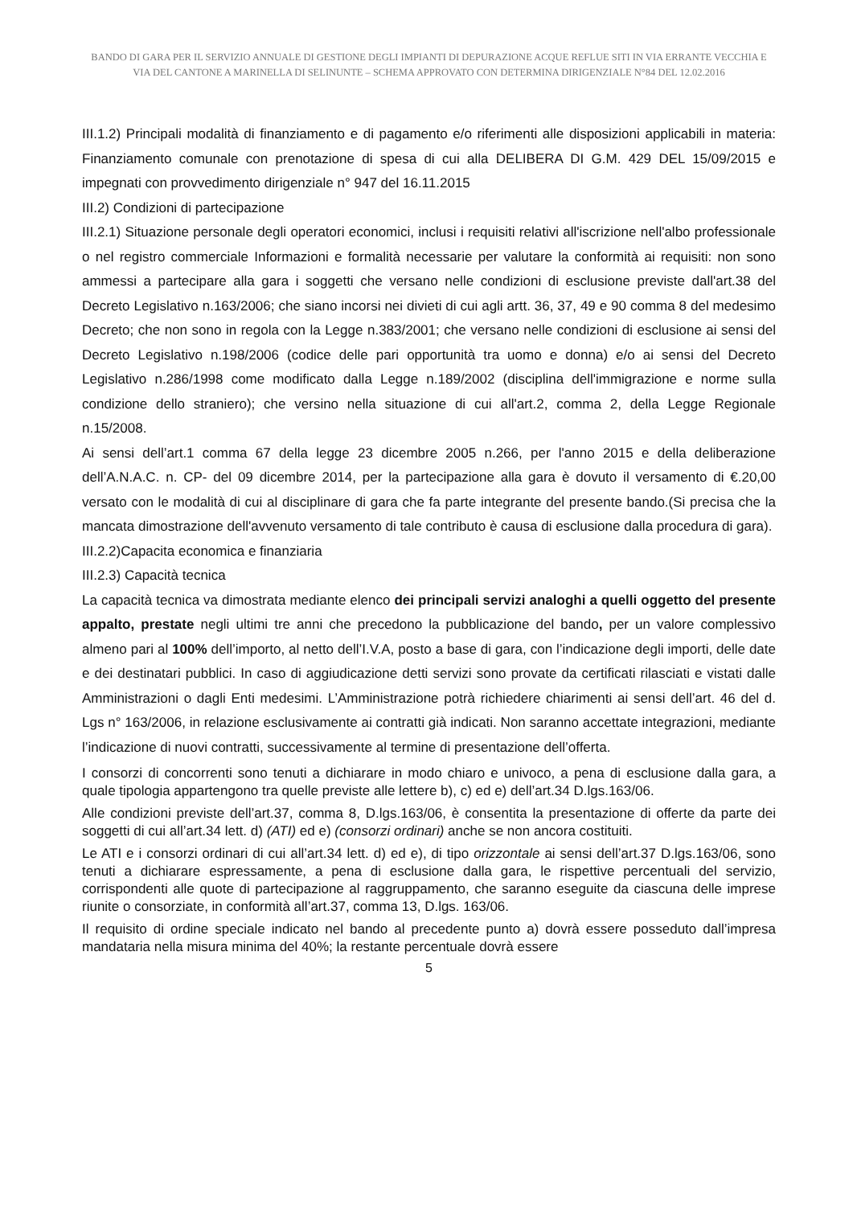BANDO DI GARA PER IL SERVIZIO ANNUALE DI GESTIONE DEGLI IMPIANTI DI DEPURAZIONE ACQUE REFLUE SITI IN VIA ERRANTE VECCHIA E VIA DEL CANTONE A MARINELLA DI SELINUNTE – SCHEMA APPROVATO CON DETERMINA DIRIGENZIALE N°84 DEL 12.02.2016
III.1.2) Principali modalità di finanziamento e di pagamento e/o riferimenti alle disposizioni applicabili in materia: Finanziamento comunale con prenotazione di spesa di cui alla DELIBERA DI G.M. 429 DEL 15/09/2015 e impegnati con provvedimento dirigenziale n° 947 del 16.11.2015
III.2) Condizioni di partecipazione
III.2.1) Situazione personale degli operatori economici, inclusi i requisiti relativi all'iscrizione nell'albo professionale o nel registro commerciale Informazioni e formalità necessarie per valutare la conformità ai requisiti: non sono ammessi a partecipare alla gara i soggetti che versano nelle condizioni di esclusione previste dall'art.38 del Decreto Legislativo n.163/2006; che siano incorsi nei divieti di cui agli artt. 36, 37, 49 e 90 comma 8 del medesimo Decreto; che non sono in regola con la Legge n.383/2001; che versano nelle condizioni di esclusione ai sensi del Decreto Legislativo n.198/2006 (codice delle pari opportunità tra uomo e donna) e/o ai sensi del Decreto Legislativo n.286/1998 come modificato dalla Legge n.189/2002 (disciplina dell'immigrazione e norme sulla condizione dello straniero); che versino nella situazione di cui all'art.2, comma 2, della Legge Regionale n.15/2008.
Ai sensi dell’art.1 comma 67 della legge 23 dicembre 2005 n.266, per l'anno 2015 e della deliberazione dell’A.N.A.C. n. CP- del 09 dicembre 2014, per la partecipazione alla gara è dovuto il versamento di €.20,00 versato con le modalità di cui al disciplinare di gara che fa parte integrante del presente bando.(Si precisa che la mancata dimostrazione dell'avvenuto versamento di tale contributo è causa di esclusione dalla procedura di gara).
III.2.2)Capacita economica e finanziaria
III.2.3) Capacità tecnica
La capacità tecnica va dimostrata mediante elenco dei principali servizi analoghi a quelli oggetto del presente appalto, prestate negli ultimi tre anni che precedono la pubblicazione del bando, per un valore complessivo almeno pari al 100% dell’importo, al netto dell’I.V.A, posto a base di gara, con l’indicazione degli importi, delle date e dei destinatari pubblici. In caso di aggiudicazione detti servizi sono provate da certificati rilasciati e vistati dalle Amministrazioni o dagli Enti medesimi. L’Amministrazione potrà richiedere chiarimenti ai sensi dell’art. 46 del d. Lgs n° 163/2006, in relazione esclusivamente ai contratti già indicati. Non saranno accettate integrazioni, mediante l’indicazione di nuovi contratti, successivamente al termine di presentazione dell’offerta.
I consorzi di concorrenti sono tenuti a dichiarare in modo chiaro e univoco, a pena di esclusione dalla gara, a quale tipologia appartengono tra quelle previste alle lettere b), c) ed e) dell’art.34 D.lgs.163/06.
Alle condizioni previste dell’art.37, comma 8, D.lgs.163/06, è consentita la presentazione di offerte da parte dei soggetti di cui all’art.34 lett. d) (ATI) ed e) (consorzi ordinari) anche se non ancora costituiti.
Le ATI e i consorzi ordinari di cui all’art.34 lett. d) ed e), di tipo orizzontale ai sensi dell’art.37 D.lgs.163/06, sono tenuti a dichiarare espressamente, a pena di esclusione dalla gara, le rispettive percentuali del servizio, corrispondenti alle quote di partecipazione al raggruppamento, che saranno eseguite da ciascuna delle imprese riunite o consorziate, in conformità all’art.37, comma 13, D.lgs. 163/06.
Il requisito di ordine speciale indicato nel bando al precedente punto a) dovrà essere posseduto dall’impresa mandataria nella misura minima del 40%; la restante percentuale dovrà essere
5